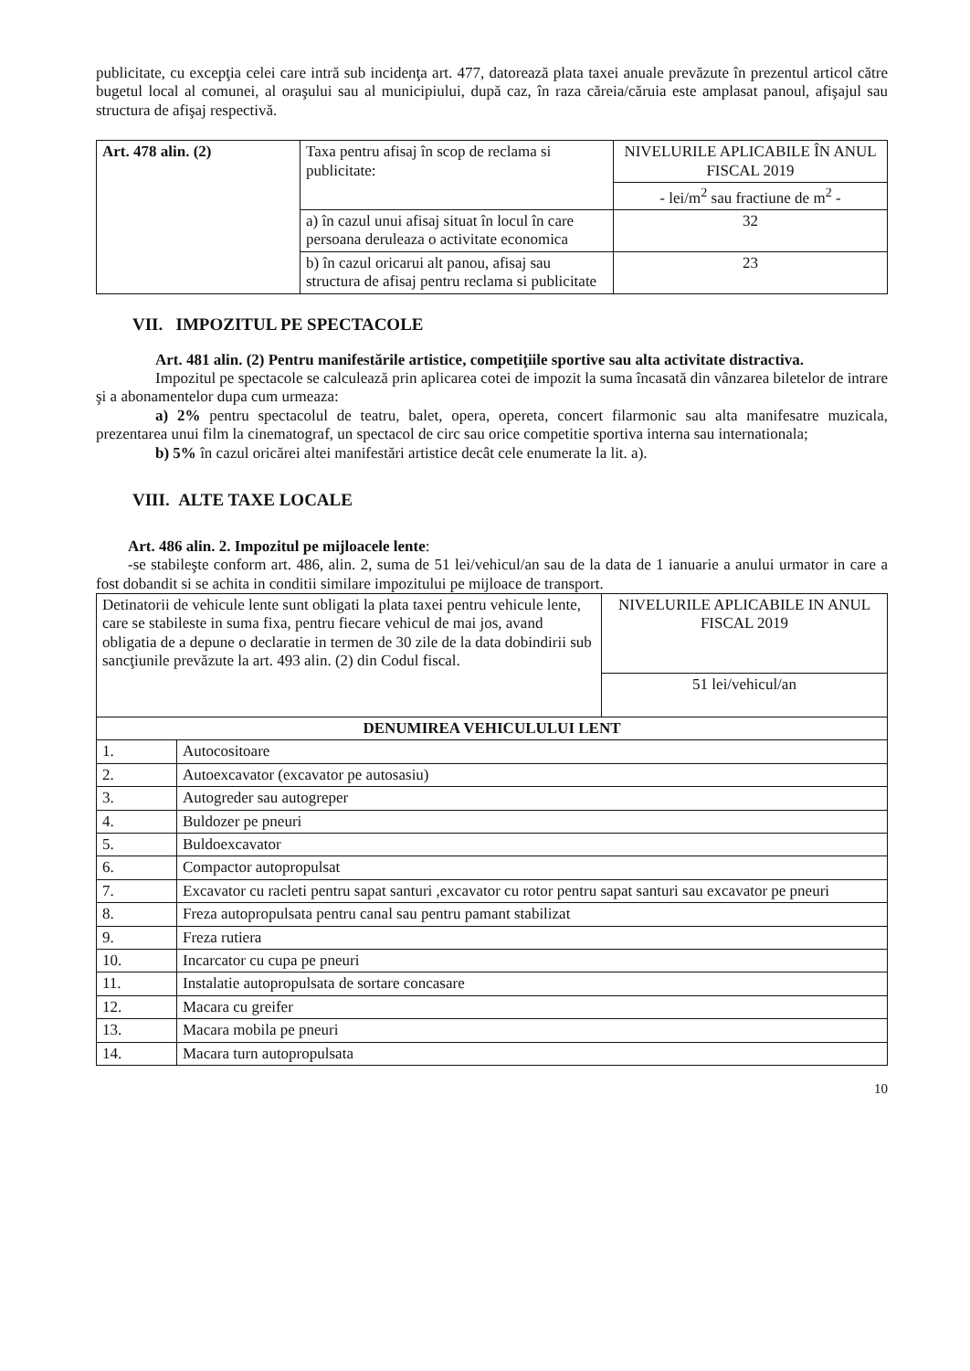publicitate, cu excepţia celei care intră sub incidenţa art. 477, datorează plata taxei anuale prevăzute în prezentul articol către bugetul local al comunei, al oraşului sau al municipiului, după caz, în raza căreia/căruia este amplasat panoul, afişajul sau structura de afişaj respectivă.
| Art. 478 alin. (2) | Taxa pentru afisaj în scop de reclama si publicitate: | NIVELURILE APLICABILE ÎN ANUL FISCAL 2019 |
| | | - lei/m<sup>2</sup> sau fractiune de m<sup>2</sup> - |
| | a) în cazul unui afisaj situat în locul în care persoana deruleaza o activitate economica | 32 |
| | b) în cazul oricarui alt panou, afisaj sau structura de afisaj pentru reclama si publicitate | 23 |
VII. IMPOZITUL PE SPECTACOLE
Art. 481 alin. (2) Pentru manifestările artistice, competiţiile sportive sau alta activitate distractiva.
Impozitul pe spectacole se calculează prin aplicarea cotei de impozit la suma încasată din vânzarea biletelor de intrare şi a abonamentelor dupa cum urmeaza:
a) 2% pentru spectacolul de teatru, balet, opera, opereta, concert filarmonic sau alta manifesatre muzicala, prezentarea unui film la cinematograf, un spectacol de circ sau orice competitie sportiva interna sau internationala;
b) 5% în cazul oricărei altei manifestări artistice decât cele enumerate la lit. a).
VIII. ALTE TAXE LOCALE
Art. 486 alin. 2. Impozitul pe mijloacele lente:
-se stabileşte conform art. 486, alin. 2, suma de 51 lei/vehicul/an sau de la data de 1 ianuarie a anului urmator in care a fost dobandit si se achita in conditii similare impozitului pe mijloace de transport.
| Detinatorii de vehicule lente sunt obligati la plata taxei pentru vehicule lente, care se stabileste in suma fixa, pentru fiecare vehicul de mai jos, avand obligatia de a depune o declaratie in termen de 30 zile de la data dobindirii sub sancţiunile prevăzute la art. 493 alin. (2) din Codul fiscal. | | NIVELURILE APLICABILE IN ANUL FISCAL 2019 |
| | | 51 lei/vehicul/an |
| DENUMIREA VEHICULULUI LENT | | |
| 1. | Autocositoare | |
| 2. | Autoexcavator (excavator pe autosasiu) | |
| 3. | Autogreder sau autogreper | |
| 4. | Buldozer pe pneuri | |
| 5. | Buldoexcavator | |
| 6. | Compactor autopropulsat | |
| 7. | Excavator cu racleti pentru sapat santuri ,excavator cu rotor pentru sapat santuri sau excavator pe pneuri | |
| 8. | Freza autopropulsata pentru canal sau pentru pamant stabilizat | |
| 9. | Freza rutiera | |
| 10. | Incarcator cu cupa pe pneuri | |
| 11. | Instalatie autopropulsata de sortare concasare | |
| 12. | Macara cu greifer | |
| 13. | Macara mobila pe pneuri | |
| 14. | Macara turn autopropulsata | |
10